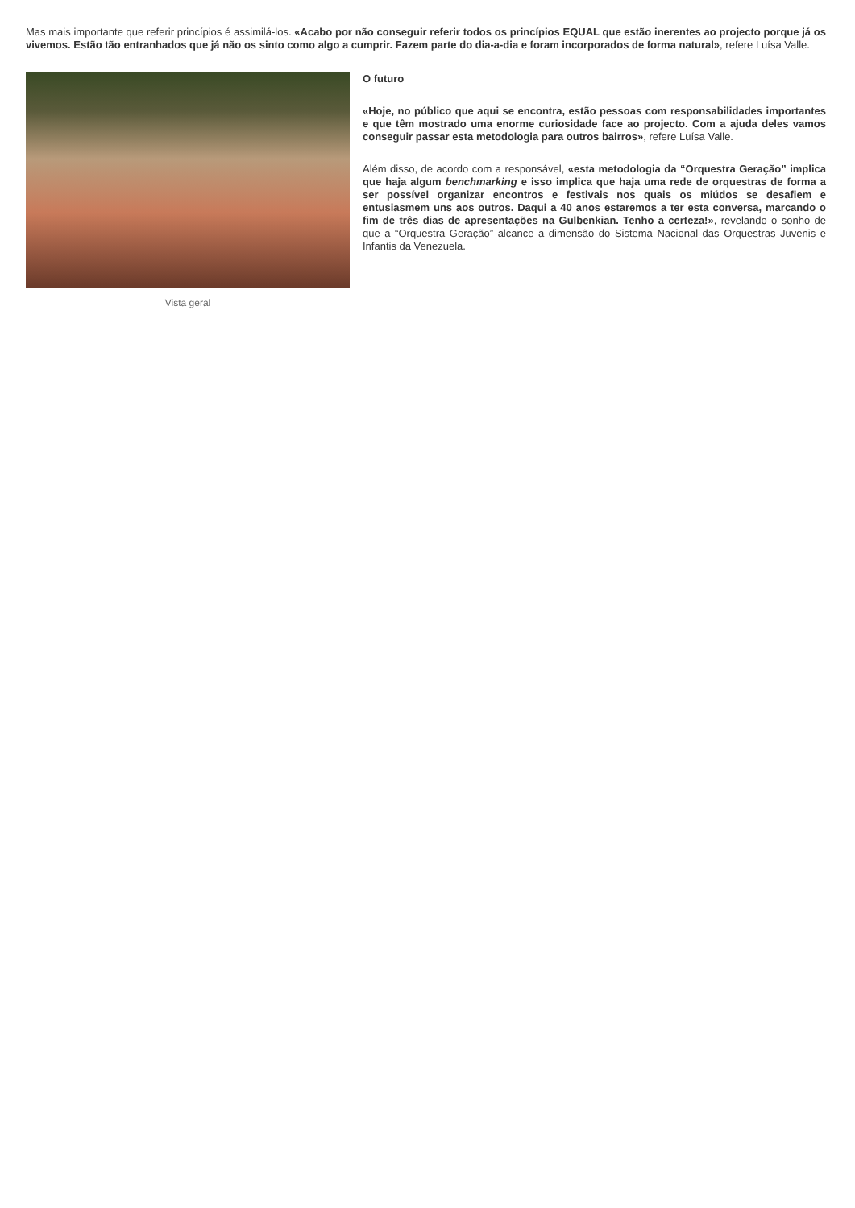Mas mais importante que referir princípios é assimilá-los. «Acabo por não conseguir referir todos os princípios EQUAL que estão inerentes ao projecto porque já os vivemos. Estão tão entranhados que já não os sinto como algo a cumprir. Fazem parte do dia-a-dia e foram incorporados de forma natural», refere Luísa Valle.
Vista geral
O futuro
«Hoje, no público que aqui se encontra, estão pessoas com responsabilidades importantes e que têm mostrado uma enorme curiosidade face ao projecto. Com a ajuda deles vamos conseguir passar esta metodologia para outros bairros», refere Luísa Valle.
Além disso, de acordo com a responsável, «esta metodologia da “Orquestra Geração” implica que haja algum benchmarking e isso implica que haja uma rede de orquestras de forma a ser possível organizar encontros e festivais nos quais os miúdos se desafiem e entusiasmem uns aos outros. Daqui a 40 anos estaremos a ter esta conversa, marcando o fim de três dias de apresentações na Gulbenkian. Tenho a certeza!», revelando o sonho de que a “Orquestra Geração” alcance a dimensão do Sistema Nacional das Orquestras Juvenis e Infantis da Venezuela.